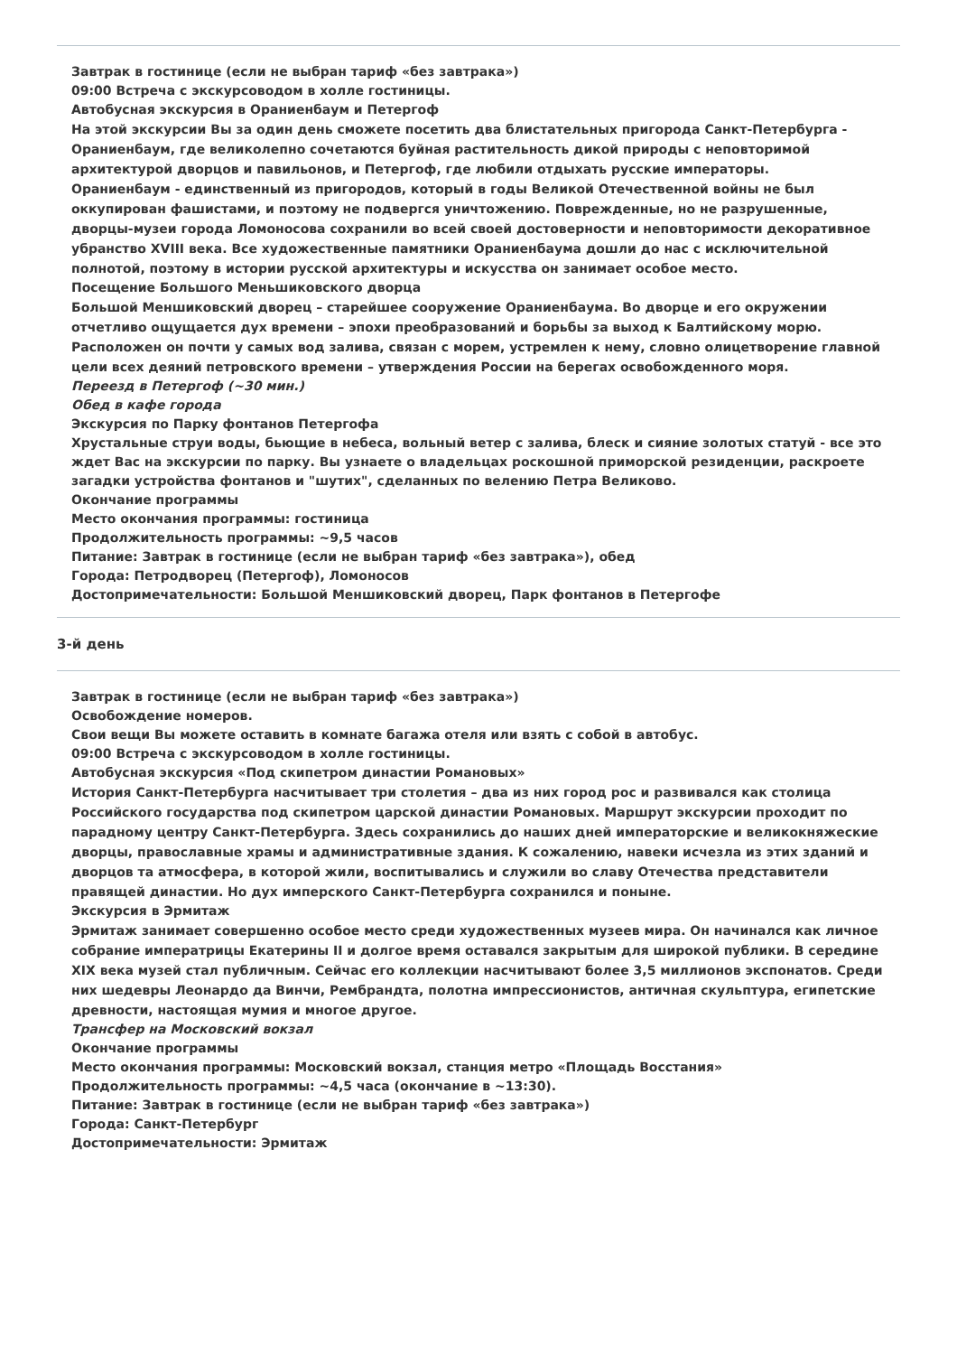Завтрак в гостинице (если не выбран тариф «без завтрака»)
09:00 Встреча с экскурсоводом в холле гостиницы.
Автобусная экскурсия в Ораниенбаум и Петергоф
На этой экскурсии Вы за один день сможете посетить два блистательных пригорода Санкт-Петербурга - Ораниенбаум, где великолепно сочетаются буйная растительность дикой природы с неповторимой архитектурой дворцов и павильонов, и Петергоф, где любили отдыхать русские императоры.
Ораниенбаум - единственный из пригородов, который в годы Великой Отечественной войны не был оккупирован фашистами, и поэтому не подвергся уничтожению. Поврежденные, но не разрушенные, дворцы-музеи города Ломоносова сохранили во всей своей достоверности и неповторимости декоративное убранство XVIII века. Все художественные памятники Ораниенбаума дошли до нас с исключительной полнотой, поэтому в истории русской архитектуры и искусства он занимает особое место.
Посещение Большого Меньшиковского дворца
Большой Меншиковский дворец – старейшее сооружение Ораниенбаума. Во дворце и его окружении отчетливо ощущается дух времени – эпохи преобразований и борьбы за выход к Балтийскому морю. Расположен он почти у самых вод залива, связан с морем, устремлен к нему, словно олицетворение главной цели всех деяний петровского времени – утверждения России на берегах освобожденного моря.
Переезд в Петергоф (~30 мин.)
Обед в кафе города
Экскурсия по Парку фонтанов Петергофа
Хрустальные струи воды, бьющие в небеса, вольный ветер с залива, блеск и сияние золотых статуй - все это ждет Вас на экскурсии по парку. Вы узнаете о владельцах роскошной приморской резиденции, раскроете загадки устройства фонтанов и "шутих", сделанных по велению Петра Великово.
Окончание программы
Место окончания программы: гостиница
Продолжительность программы: ~9,5 часов
Питание: Завтрак в гостинице (если не выбран тариф «без завтрака»), обед
Города: Петродворец (Петергоф), Ломоносов
Достопримечательности: Большой Меншиковский дворец, Парк фонтанов в Петергофе
3-й день
Завтрак в гостинице (если не выбран тариф «без завтрака»)
Освобождение номеров.
Свои вещи Вы можете оставить в комнате багажа отеля или взять с собой в автобус.
09:00 Встреча с экскурсоводом в холле гостиницы.
Автобусная экскурсия «Под скипетром династии Романовых»
История Санкт-Петербурга насчитывает три столетия – два из них город рос и развивался как столица Российского государства под скипетром царской династии Романовых. Маршрут экскурсии проходит по парадному центру Санкт-Петербурга. Здесь сохранились до наших дней императорские и великокняжеские дворцы, православные храмы и административные здания. К сожалению, навеки исчезла из этих зданий и дворцов та атмосфера, в которой жили, воспитывались и служили во славу Отечества представители правящей династии. Но дух имперского Санкт-Петербурга сохранился и поныне.
Экскурсия в Эрмитаж
Эрмитаж занимает совершенно особое место среди художественных музеев мира. Он начинался как личное собрание императрицы Екатерины II и долгое время оставался закрытым для широкой публики. В середине XIX века музей стал публичным. Сейчас его коллекции насчитывают более 3,5 миллионов экспонатов. Среди них шедевры Леонардо да Винчи, Рембрандта, полотна импрессионистов, античная скульптура, египетские древности, настоящая мумия и многое другое.
Трансфер на Московский вокзал
Окончание программы
Место окончания программы: Московский вокзал, станция метро «Площадь Восстания»
Продолжительность программы: ~4,5 часа (окончание в ~13:30).
Питание: Завтрак в гостинице (если не выбран тариф «без завтрака»)
Города: Санкт-Петербург
Достопримечательности: Эрмитаж